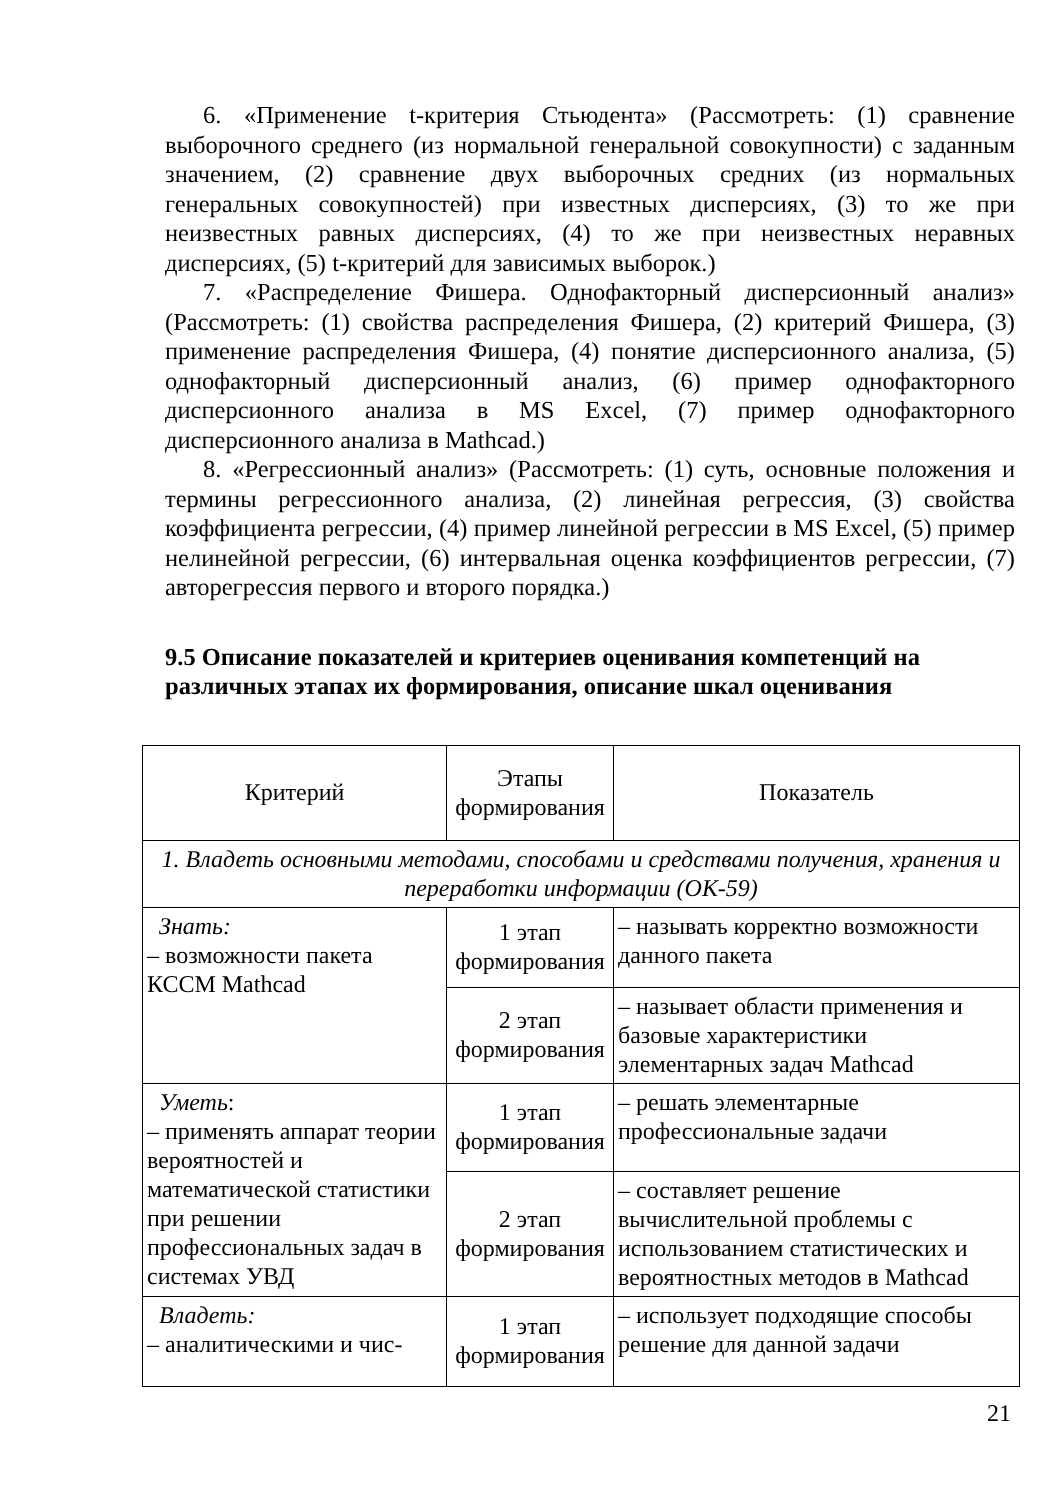6. «Применение t-критерия Стьюдента» (Рассмотреть: (1) сравнение выборочного среднего (из нормальной генеральной совокупности) с заданным значением, (2) сравнение двух выборочных средних (из нормальных генеральных совокупностей) при известных дисперсиях, (3) то же при неизвестных равных дисперсиях, (4) то же при неизвестных неравных дисперсиях, (5) t-критерий для зависимых выборок.)
7. «Распределение Фишера. Однофакторный дисперсионный анализ» (Рассмотреть: (1) свойства распределения Фишера, (2) критерий Фишера, (3) применение распределения Фишера, (4) понятие дисперсионного анализа, (5) однофакторный дисперсионный анализ, (6) пример однофакторного дисперсионного анализа в MS Excel, (7) пример однофакторного дисперсионного анализа в Mathcad.)
8. «Регрессионный анализ» (Рассмотреть: (1) суть, основные положения и термины регрессионного анализа, (2) линейная регрессия, (3) свойства коэффициента регрессии, (4) пример линейной регрессии в MS Excel, (5) пример нелинейной регрессии, (6) интервальная оценка коэффициентов регрессии, (7) авторегрессия первого и второго порядка.)
9.5 Описание показателей и критериев оценивания компетенций на различных этапах их формирования, описание шкал оценивания
| Критерий | Этапы формирования | Показатель |
| 1. Владеть основными методами, способами и средствами получения, хранения и переработки информации (ОК-59) | | |
| Знать: – возможности пакета КССМ Mathcad | 1 этап формирования | – называть корректно возможности данного пакета |
| | 2 этап формирования | – называет области применения и базовые характеристики элементарных задач Mathcad |
| Уметь : – применять аппарат теории вероятностей и математической статистики при решении профессиональных задач в системах УВД | 1 этап формирования | – решать элементарные профессиональные задачи |
| | 2 этап формирования | – составляет решение вычислительной проблемы с использованием статистических и вероятностных методов в Mathcad |
| Владеть: – аналитическими и чис- | 1 этап формирования | – использует подходящие способы решение для данной задачи |
21